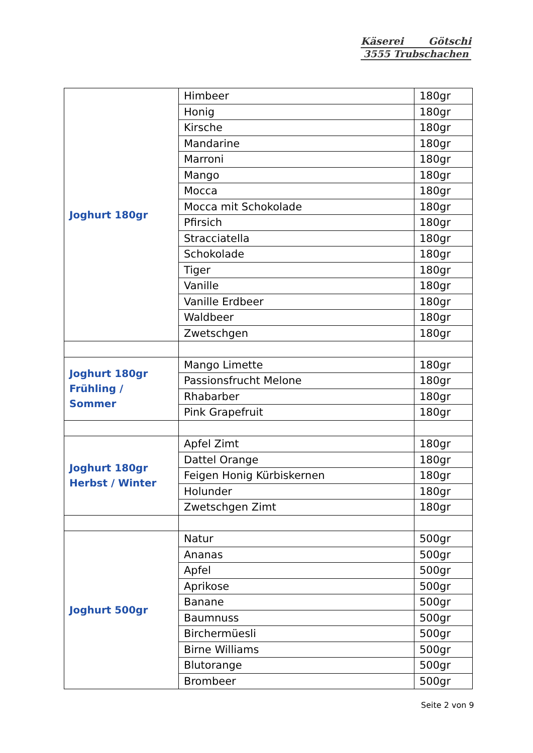Käserei Götschi
3555 Trubschachen
| Joghurt 180gr | Himbeer | 180gr |
| | Honig | 180gr |
| | Kirsche | 180gr |
| | Mandarine | 180gr |
| | Marroni | 180gr |
| | Mango | 180gr |
| | Mocca | 180gr |
| | Mocca mit Schokolade | 180gr |
| | Pfirsich | 180gr |
| | Stracciatella | 180gr |
| | Schokolade | 180gr |
| | Tiger | 180gr |
| | Vanille | 180gr |
| | Vanille Erdbeer | 180gr |
| | Waldbeer | 180gr |
| | Zwetschgen | 180gr |
| Joghurt 180gr Frühling / Sommer | Mango Limette | 180gr |
| | Passionsfrucht Melone | 180gr |
| | Rhabarber | 180gr |
| | Pink Grapefruit | 180gr |
| Joghurt 180gr Herbst / Winter | Apfel Zimt | 180gr |
| | Dattel Orange | 180gr |
| | Feigen Honig Kürbiskernen | 180gr |
| | Holunder | 180gr |
| | Zwetschgen Zimt | 180gr |
| Joghurt 500gr | Natur | 500gr |
| | Ananas | 500gr |
| | Apfel | 500gr |
| | Aprikose | 500gr |
| | Banane | 500gr |
| | Baumnuss | 500gr |
| | Birchermüesli | 500gr |
| | Birne Williams | 500gr |
| | Blutorange | 500gr |
| | Brombeer | 500gr |
Seite 2 von 9